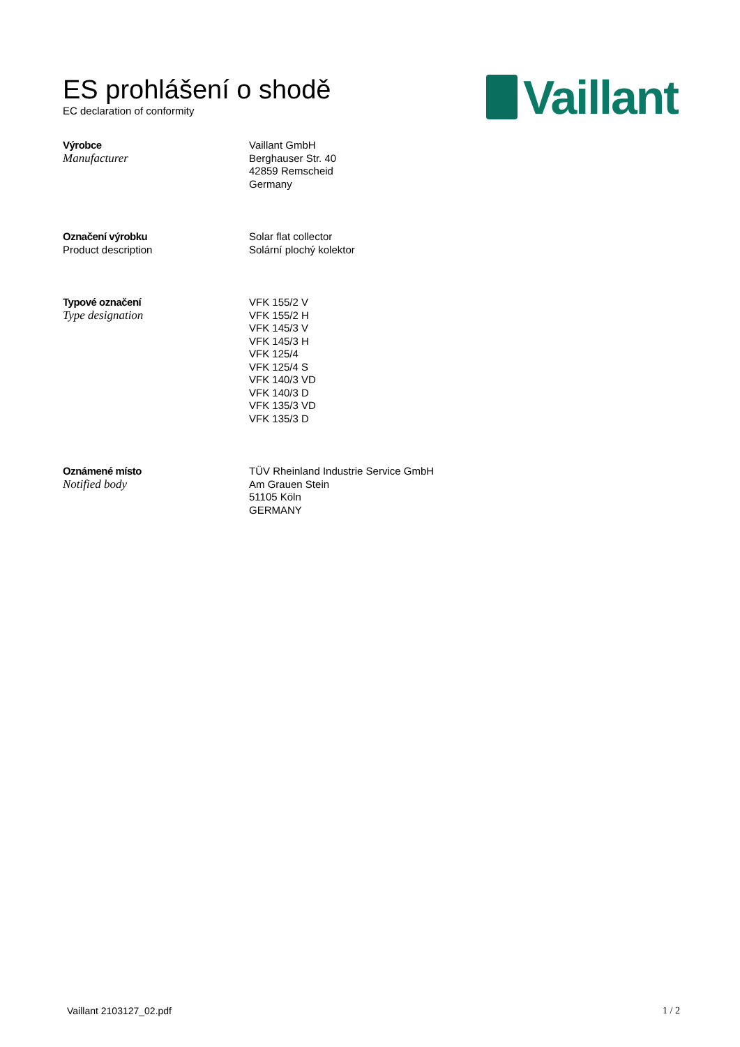ES prohlášení o shodě
EC declaration of conformity
Vaillant
Výrobce
Manufacturer
Vaillant GmbH
Berghauser Str. 40
42859 Remscheid
Germany
Označení výrobku
Product description
Solar flat collector
Solární plochý kolektor
Typové označení
Type designation
VFK 155/2 V
VFK 155/2 H
VFK 145/3 V
VFK 145/3 H
VFK 125/4
VFK 125/4 S
VFK 140/3 VD
VFK 140/3 D
VFK 135/3 VD
VFK 135/3 D
Oznámené místo
Notified body
TÜV Rheinland Industrie Service GmbH
Am Grauen Stein
51105 Köln
GERMANY
Vaillant 2103127_02.pdf 1 / 2